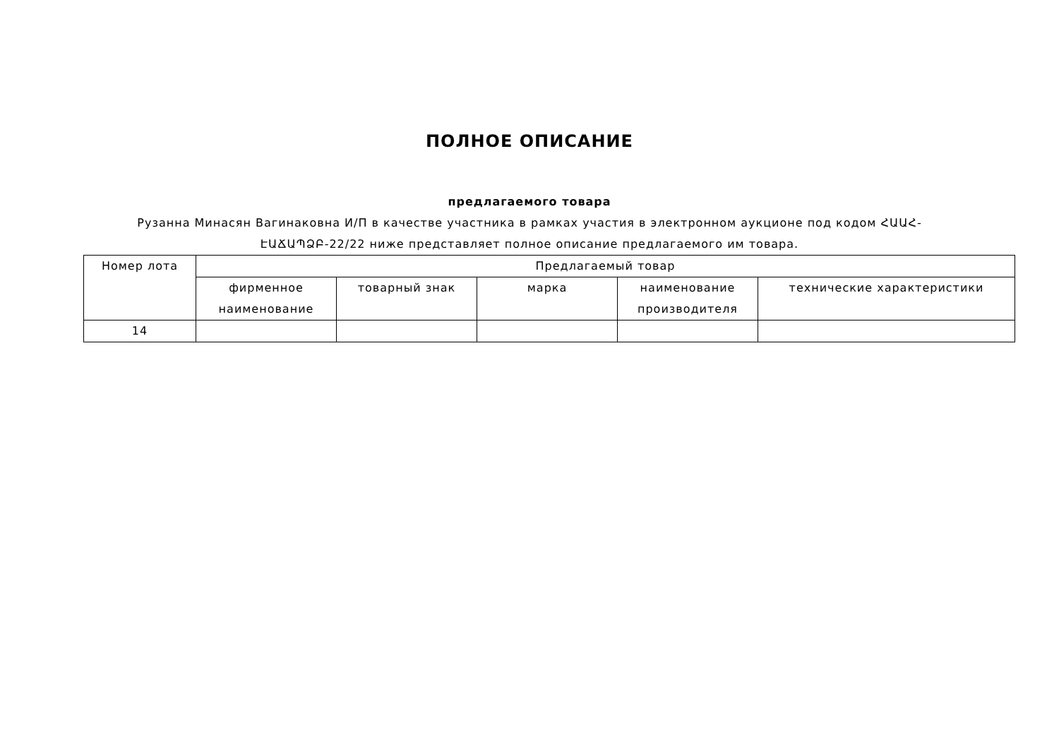ПОЛНОЕ ОПИСАНИЕ
предлагаемого товара
Рузанна Минасян Вагинаковна И/П в качестве участника в рамках участия в электронном аукционе под кодом ՀԱԱՀ-ԷԱՃԱՊՁԲ-22/22 ниже представляет полное описание предлагаемого им товара.
| Номер лота | Предлагаемый товар | | | | |
| --- | --- | --- | --- | --- | --- |
| | фирменное наименование | товарный знак | марка | наименование производителя | технические характеристики |
| 14 | | | | | |